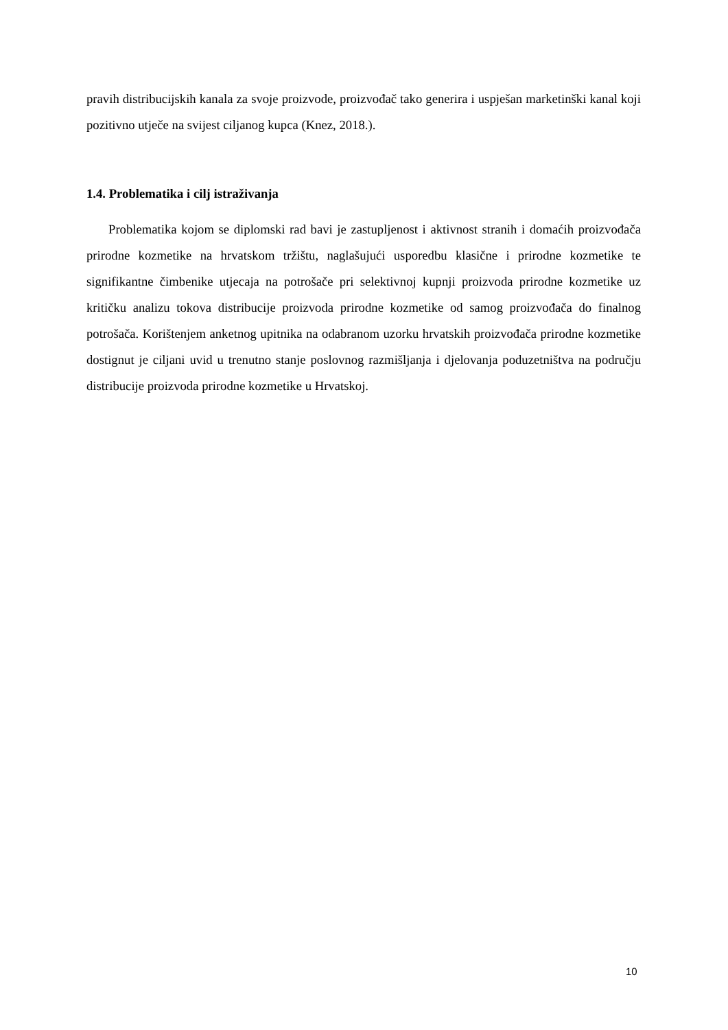pravih distribucijskih kanala za svoje proizvode, proizvođač tako generira i uspješan marketinški kanal koji pozitivno utječe na svijest ciljanog kupca (Knez, 2018.).
1.4. Problematika i cilj istraživanja
Problematika kojom se diplomski rad bavi je zastupljenost i aktivnost stranih i domaćih proizvođača prirodne kozmetike na hrvatskom tržištu, naglašujući usporedbu klasične i prirodne kozmetike te signifikantne čimbenike utjecaja na potrošače pri selektivnoj kupnji proizvoda prirodne kozmetike uz kritičku analizu tokova distribucije proizvoda prirodne kozmetike od samog proizvođača do finalnog potrošača. Korištenjem anketnog upitnika na odabranom uzorku hrvatskih proizvođača prirodne kozmetike dostignut je ciljani uvid u trenutno stanje poslovnog razmišljanja i djelovanja poduzetništva na području distribucije proizvoda prirodne kozmetike u Hrvatskoj.
10